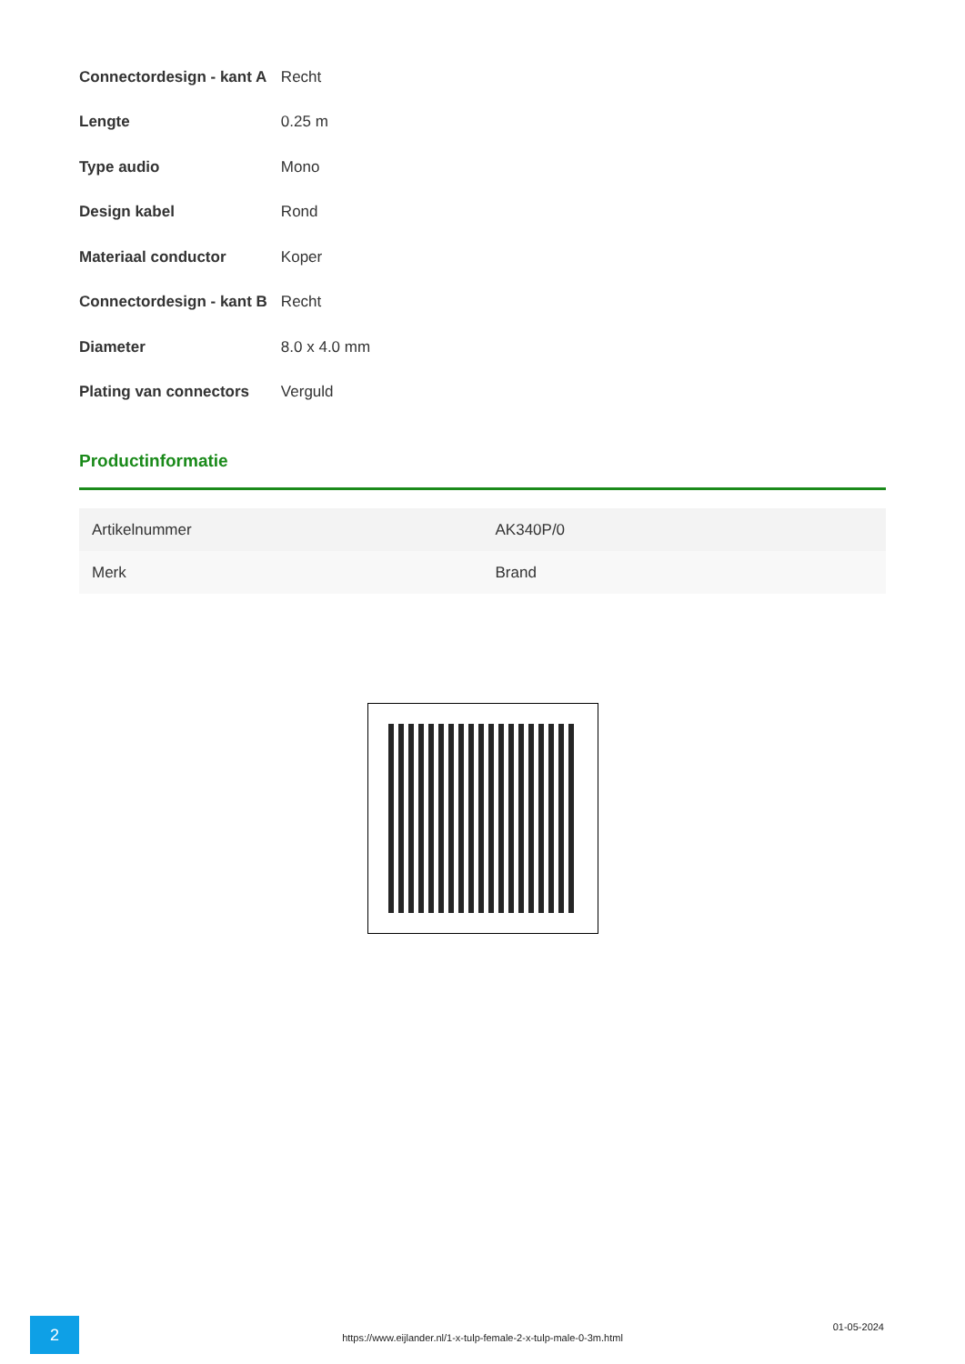| Connectordesign - kant A | Recht |
| Lengte | 0.25 m |
| Type audio | Mono |
| Design kabel | Rond |
| Materiaal conductor | Koper |
| Connectordesign - kant B | Recht |
| Diameter | 8.0 x 4.0 mm |
| Plating van connectors | Verguld |
Productinformatie
| Artikelnummer | AK340P/0 |
| Merk | Brand |
2
https://www.eijlander.nl/1-x-tulp-female-2-x-tulp-male-0-3m.html
01-05-2024